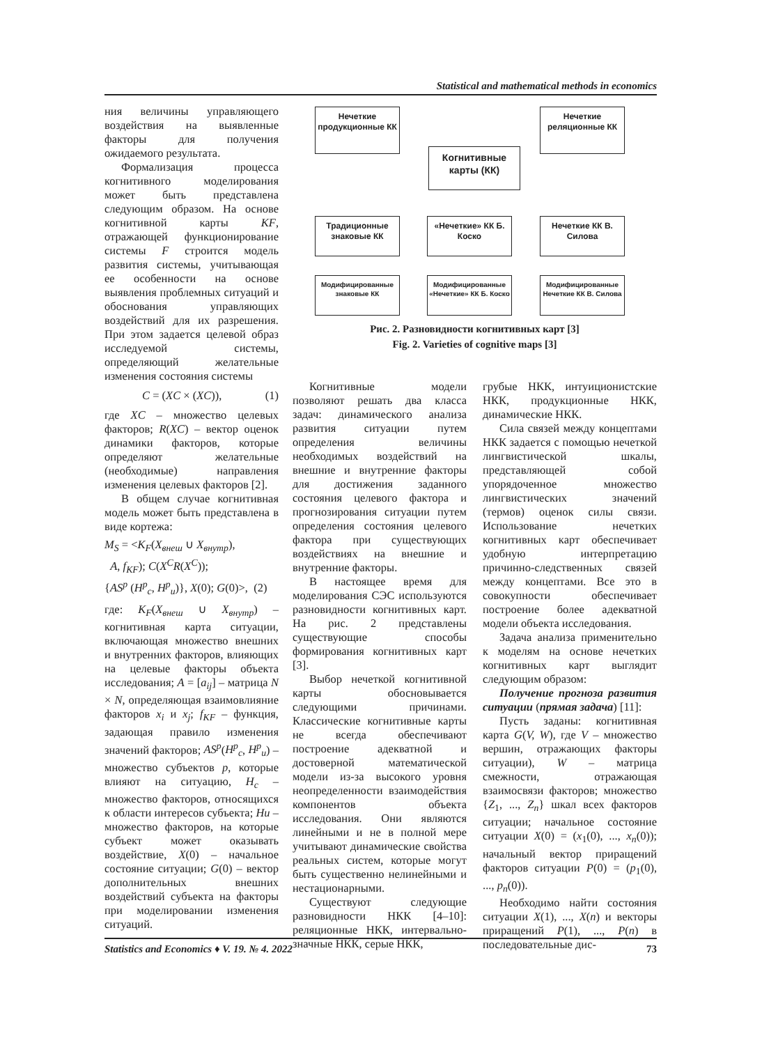Statistical and mathematical methods in economics
ния величины управляющего воздействия на выявленные факторы для получения ожидаемого результата.
Формализация процесса когнитивного моделирования может быть представлена следующим образом. На основе когнитивной карты KF, отражающей функционирование системы F строится модель развития системы, учитывающая ее особенности на основе выявления проблемных ситуаций и обоснования управляющих воздействий для их разрешения. При этом задается целевой образ исследуемой системы, определяющий желательные изменения состояния системы
C = (XC × (XC)), (1)
где XC – множество целевых факторов; R(XC) – вектор оценок динамики факторов, которые определяют желательные (необходимые) направления изменения целевых факторов [2].
В общем случае когнитивная модель может быть представлена в виде кортежа:
M<sub>S</sub> = <K<sub>F</sub>(X<sub>внеш</sub> ∪ X<sub>внутр</sub>),
A, f<sub>KF</sub>); C(X<sup>C</sup>R(X<sup>C</sup>));
{AS<sup>p</sup> (H<sup>p</sup><sub>c</sub>, H<sup>p</sup><sub>u</sub>)}, X(0); G(0)>, (2)
где: K<sub>F</sub>(X<sub>внеш</sub> ∪ X<sub>внутр</sub>) – когнитивная карта ситуации, включающая множество внешних и внутренних факторов, влияющих на целевые факторы объекта исследования; A = [a<sub>ij</sub>] – матрица N × N, определяющая взаимовлияние факторов x<sub>i</sub> и x<sub>j</sub>; f<sub>KF</sub> – функция, задающая правило изменения значений факторов; AS<sup>p</sup>(H<sup>p</sup><sub>c</sub>, H<sup>p</sup><sub>u</sub>) – множество субъектов p, которые влияют на ситуацию, H<sub>c</sub> – множество факторов, относящихся к области интересов субъекта; Hu – множество факторов, на которые субъект может оказывать воздействие, X(0) – начальное состояние ситуации; G(0) – вектор дополнительных внешних воздействий субъекта на факторы при моделировании изменения ситуаций.
Нечеткие продукционные КК
Нечеткие реляционные КК
Когнитивные карты (КК)
Традиционные знаковые КК
«Нечеткие» КК Б. Коско
Нечеткие КК В. Силова
Модифицированные знаковые КК
Модифицированные «Нечеткие» КК Б. Коско
Модифицированные Нечеткие КК В. Силова
Рис. 2. Разновидности когнитивных карт [3]
Fig. 2. Varieties of cognitive maps [3]
Когнитивные модели позволяют решать два класса задач: динамического анализа развития ситуации путем определения величины необходимых воздействий на внешние и внутренние факторы для достижения заданного состояния целевого фактора и прогнозирования ситуации путем определения состояния целевого фактора при существующих воздействиях на внешние и внутренние факторы.
В настоящее время для моделирования СЭС используются разновидности когнитивных карт. На рис. 2 представлены существующие способы формирования когнитивных карт [3].
Выбор нечеткой когнитивной карты обосновывается следующими причинами. Классические когнитивные карты не всегда обеспечивают построение адекватной и достоверной математической модели из-за высокого уровня неопределенности взаимодействия компонентов объекта исследования. Они являются линейными и не в полной мере учитывают динамические свойства реальных систем, которые могут быть существенно нелинейными и нестационарными.
Существуют следующие разновидности НКК [4–10]: реляционные НКК, интервально-значные НКК, серые НКК,
грубые НКК, интуиционистские НКК, продукционные НКК, динамические НКК.
Сила связей между концептами НКК задается с помощью нечеткой лингвистической шкалы, представляющей собой упорядоченное множество лингвистических значений (термов) оценок силы связи. Использование нечетких когнитивных карт обеспечивает удобную интерпретацию причинно-следственных связей между концептами. Все это в совокупности обеспечивает построение более адекватной модели объекта исследования.
Задача анализа применительно к моделям на основе нечетких когнитивных карт выглядит следующим образом:
Получение прогноза развития ситуации (прямая задача) [11]:
Пусть заданы: когнитивная карта G(V, W), где V – множество вершин, отражающих факторы ситуации), W – матрица смежности, отражающая взаимосвязи факторов; множество {Z<sub>1</sub>, ..., Z<sub>n</sub>} шкал всех факторов ситуации; начальное состояние ситуации X(0) = (x<sub>1</sub>(0), ..., x<sub>n</sub>(0)); начальный вектор приращений факторов ситуации P(0) = (p<sub>1</sub>(0), ..., p<sub>n</sub>(0)).
Необходимо найти состояния ситуации X(1), ..., X(n) и векторы приращений P(1), ..., P(n) в последовательные дис-
Statistics and Economics ♦ V. 19. № 4. 2022 73